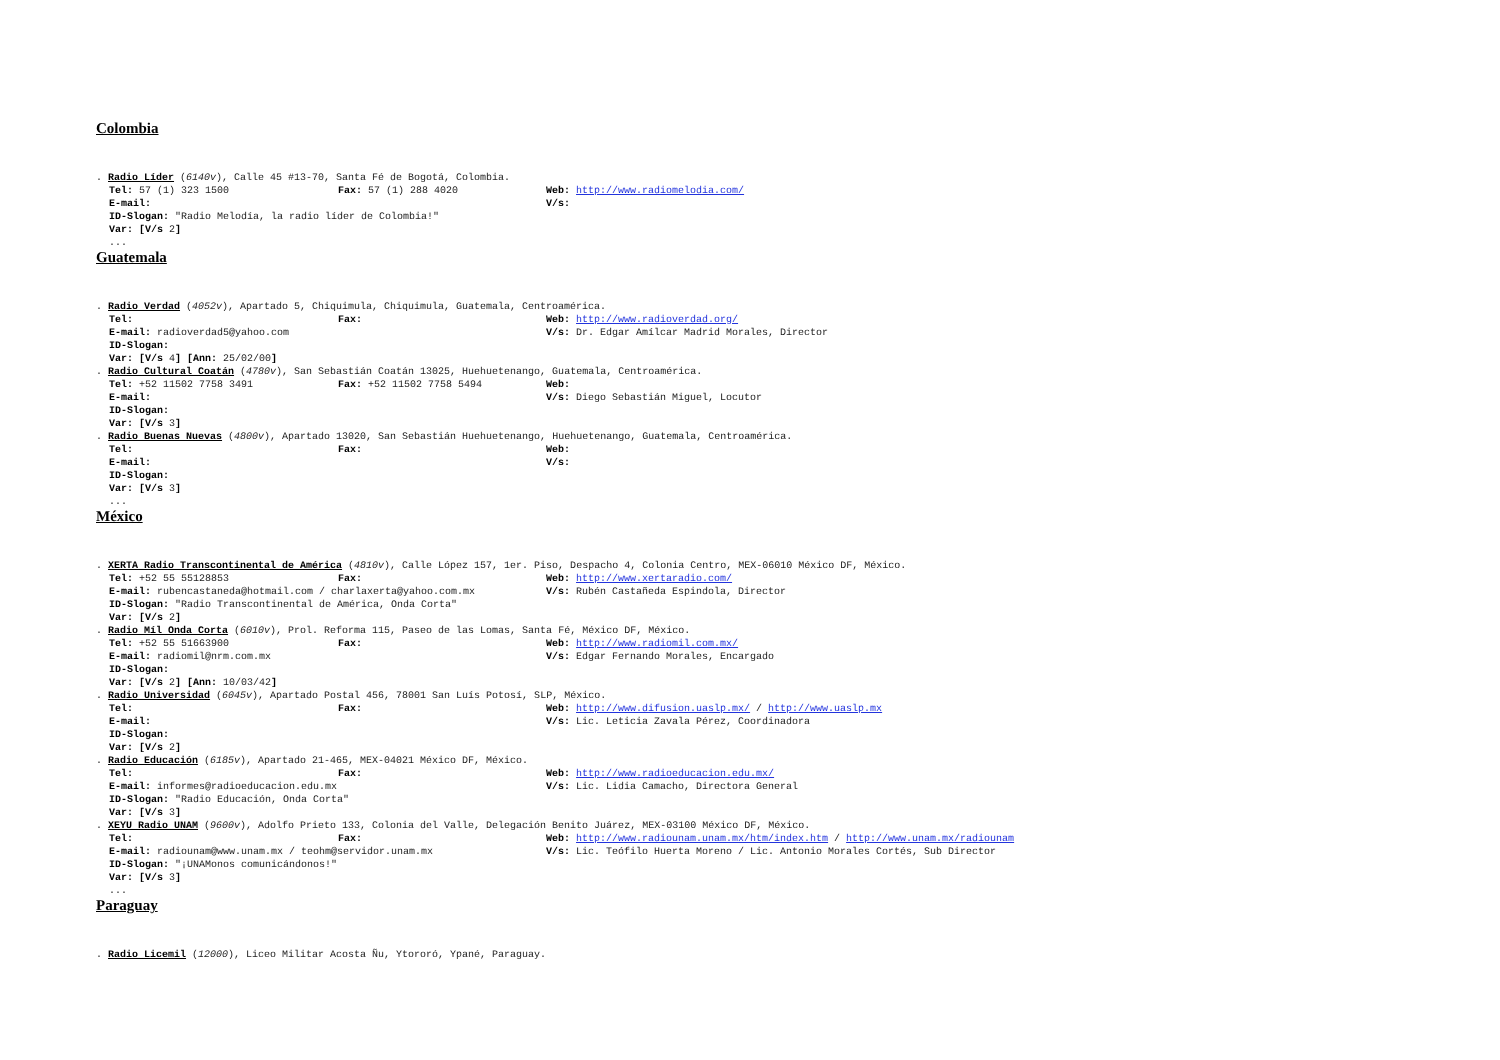Colombia
. Radio Líder (6140v), Calle 45 #13-70, Santa Fé de Bogotá, Colombia.
Tel: 57 (1) 323 1500 Fax: 57 (1) 288 4020 Web: http://www.radiomelodia.com/
E-mail: V/s:
ID-Slogan: "Radio Melodía, la radio líder de Colombia!"
Var: [V/s 2]
...
Guatemala
. Radio Verdad (4052v), Apartado 5, Chiquimula, Chiquimula, Guatemala, Centroamérica.
Tel: Fax: Web: http://www.radioverdad.org/
E-mail: radioverdad5@yahoo.com V/s: Dr. Edgar Amílcar Madrid Morales, Director
ID-Slogan:
Var: [V/s 4] [Ann: 25/02/00]
. Radio Cultural Coatán (4780v), San Sebastián Coatán 13025, Huehuetenango, Guatemala, Centroamérica.
Tel: +52 11502 7758 3491 Fax: +52 11502 7758 5494 Web:
E-mail: V/s: Diego Sebastián Miguel, Locutor
ID-Slogan:
Var: [V/s 3]
. Radio Buenas Nuevas (4800v), Apartado 13020, San Sebastián Huehuetenango, Huehuetenango, Guatemala, Centroamérica.
Tel: Fax: Web:
E-mail: V/s:
ID-Slogan:
Var: [V/s 3]
...
México
. XERTA Radio Transcontinental de América (4810v), Calle López 157, 1er. Piso, Despacho 4, Colonia Centro, MEX-06010 México DF, México.
Tel: +52 55 55128853 Fax: Web: http://www.xertaradio.com/
E-mail: rubencastaneda@hotmail.com / charlaxerta@yahoo.com.mx V/s: Rubén Castañeda Espindola, Director
ID-Slogan: "Radio Transcontinental de América, Onda Corta"
Var: [V/s 2]
. Radio Míl Onda Corta (6010v), Prol. Reforma 115, Paseo de las Lomas, Santa Fé, México DF, México.
Tel: +52 55 51663900 Fax: Web: http://www.radiomil.com.mx/
E-mail: radiomil@nrm.com.mx V/s: Edgar Fernando Morales, Encargado
ID-Slogan:
Var: [V/s 2] [Ann: 10/03/42]
. Radio Universidad (6045v), Apartado Postal 456, 78001 San Luís Potosí, SLP, México.
Tel: Fax: Web: http://www.difusion.uaslp.mx/ / http://www.uaslp.mx
E-mail: V/s: Lic. Leticia Zavala Pérez, Coordinadora
ID-Slogan:
Var: [V/s 2]
. Radio Educación (6185v), Apartado 21-465, MEX-04021 México DF, México.
Tel: Fax: Web: http://www.radioeducacion.edu.mx/
E-mail: informes@radioeducacion.edu.mx V/s: Lic. Lidia Camacho, Directora General
ID-Slogan: "Radio Educación, Onda Corta"
Var: [V/s 3]
. XEYU Radio UNAM (9600v), Adolfo Prieto 133, Colonia del Valle, Delegación Benito Juárez, MEX-03100 México DF, México.
Tel: Fax: Web: http://www.radiounam.unam.mx/htm/index.htm / http://www.unam.mx/radiounam
E-mail: radiounam@www.unam.mx / teohm@servidor.unam.mx V/s: Lic. Teófilo Huerta Moreno / Lic. Antonio Morales Cortés, Sub Director
ID-Slogan: "¡UNAMonos comunicándonos!"
Var: [V/s 3]
...
Paraguay
. Radio Licemil (12000), Liceo Militar Acosta Ñu, Ytororó, Ypané, Paraguay.